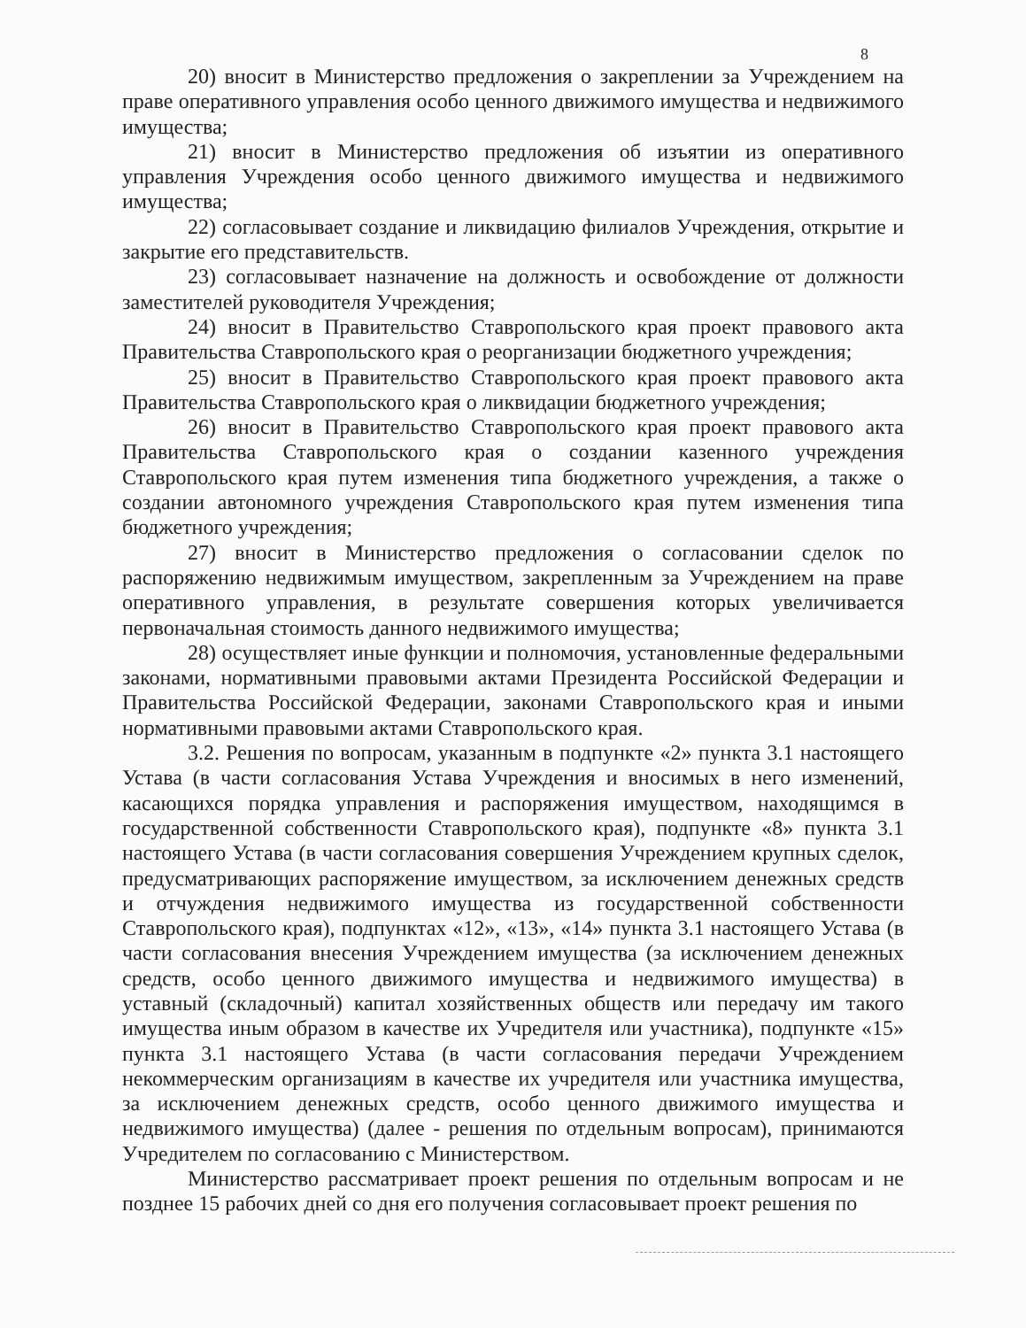8
20) вносит в Министерство предложения о закреплении за Учреждением на праве оперативного управления особо ценного движимого имущества и недвижимого имущества;
21) вносит в Министерство предложения об изъятии из оперативного управления Учреждения особо ценного движимого имущества и недвижимого имущества;
22) согласовывает создание и ликвидацию филиалов Учреждения, открытие и закрытие его представительств.
23) согласовывает назначение на должность и освобождение от должности заместителей руководителя Учреждения;
24) вносит в Правительство Ставропольского края проект правового акта Правительства Ставропольского края о реорганизации бюджетного учреждения;
25) вносит в Правительство Ставропольского края проект правового акта Правительства Ставропольского края о ликвидации бюджетного учреждения;
26) вносит в Правительство Ставропольского края проект правового акта Правительства Ставропольского края о создании казенного учреждения Ставропольского края путем изменения типа бюджетного учреждения, а также о создании автономного учреждения Ставропольского края путем изменения типа бюджетного учреждения;
27) вносит в Министерство предложения о согласовании сделок по распоряжению недвижимым имуществом, закрепленным за Учреждением на праве оперативного управления, в результате совершения которых увеличивается первоначальная стоимость данного недвижимого имущества;
28) осуществляет иные функции и полномочия, установленные федеральными законами, нормативными правовыми актами Президента Российской Федерации и Правительства Российской Федерации, законами Ставропольского края и иными нормативными правовыми актами Ставропольского края.
3.2. Решения по вопросам, указанным в подпункте «2» пункта 3.1 настоящего Устава (в части согласования Устава Учреждения и вносимых в него изменений, касающихся порядка управления и распоряжения имуществом, находящимся в государственной собственности Ставропольского края), подпункте «8» пункта 3.1 настоящего Устава (в части согласования совершения Учреждением крупных сделок, предусматривающих распоряжение имуществом, за исключением денежных средств и отчуждения недвижимого имущества из государственной собственности Ставропольского края), подпунктах «12», «13», «14» пункта 3.1 настоящего Устава (в части согласования внесения Учреждением имущества (за исключением денежных средств, особо ценного движимого имущества и недвижимого имущества) в уставный (складочный) капитал хозяйственных обществ или передачу им такого имущества иным образом в качестве их Учредителя или участника), подпункте «15» пункта 3.1 настоящего Устава (в части согласования передачи Учреждением некоммерческим организациям в качестве их учредителя или участника имущества, за исключением денежных средств, особо ценного движимого имущества и недвижимого имущества) (далее - решения по отдельным вопросам), принимаются Учредителем по согласованию с Министерством.
Министерство рассматривает проект решения по отдельным вопросам и не позднее 15 рабочих дней со дня его получения согласовывает проект решения по